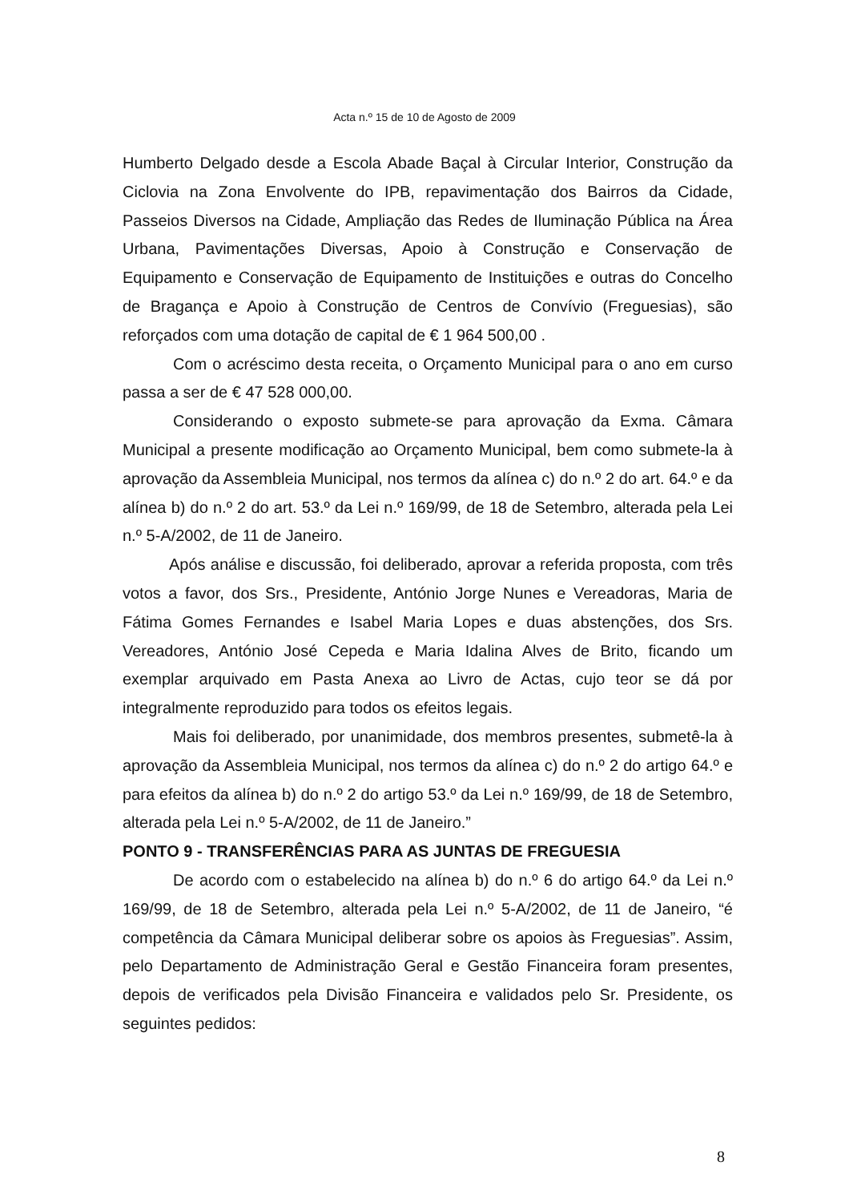Acta n.º 15 de 10 de Agosto de 2009
Humberto Delgado desde a Escola Abade Baçal à Circular Interior, Construção da Ciclovia na Zona Envolvente do IPB, repavimentação dos Bairros da Cidade, Passeios Diversos na Cidade, Ampliação das Redes de Iluminação Pública na Área Urbana, Pavimentações Diversas, Apoio à Construção e Conservação de Equipamento e Conservação de Equipamento de Instituições e outras do Concelho de Bragança e Apoio à Construção de Centros de Convívio (Freguesias), são reforçados com uma dotação de capital de € 1 964 500,00 .
Com o acréscimo desta receita, o Orçamento Municipal para o ano em curso passa a ser de € 47 528 000,00.
Considerando o exposto submete-se para aprovação da Exma. Câmara Municipal a presente modificação ao Orçamento Municipal, bem como submete-la à aprovação da Assembleia Municipal, nos termos da alínea c) do n.º 2 do art. 64.º e da alínea b) do n.º 2 do art. 53.º da Lei n.º 169/99, de 18 de Setembro, alterada pela Lei n.º 5-A/2002, de 11 de Janeiro.
Após análise e discussão, foi deliberado, aprovar a referida proposta, com três votos a favor, dos Srs., Presidente, António Jorge Nunes e Vereadoras, Maria de Fátima Gomes Fernandes e Isabel Maria Lopes e duas abstenções, dos Srs. Vereadores, António José Cepeda e Maria Idalina Alves de Brito, ficando um exemplar arquivado em Pasta Anexa ao Livro de Actas, cujo teor se dá por integralmente reproduzido para todos os efeitos legais.
Mais foi deliberado, por unanimidade, dos membros presentes, submetê-la à aprovação da Assembleia Municipal, nos termos da alínea c) do n.º 2 do artigo 64.º e para efeitos da alínea b) do n.º 2 do artigo 53.º da Lei n.º 169/99, de 18 de Setembro, alterada pela Lei n.º 5-A/2002, de 11 de Janeiro.”
PONTO 9 - TRANSFERÊNCIAS PARA AS JUNTAS DE FREGUESIA
De acordo com o estabelecido na alínea b) do n.º 6 do artigo 64.º da Lei n.º 169/99, de 18 de Setembro, alterada pela Lei n.º 5-A/2002, de 11 de Janeiro, “é competência da Câmara Municipal deliberar sobre os apoios às Freguesias”. Assim, pelo Departamento de Administração Geral e Gestão Financeira foram presentes, depois de verificados pela Divisão Financeira e validados pelo Sr. Presidente, os seguintes pedidos:
8